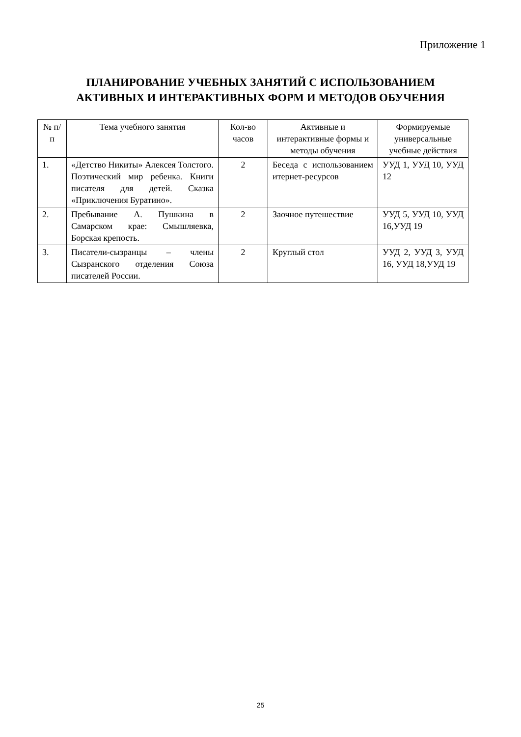Приложение 1
ПЛАНИРОВАНИЕ УЧЕБНЫХ ЗАНЯТИЙ С ИСПОЛЬЗОВАНИЕМ
АКТИВНЫХ И ИНТЕРАКТИВНЫХ ФОРМ И МЕТОДОВ ОБУЧЕНИЯ
| № п/п | Тема учебного занятия | Кол-во часов | Активные и интерактивные формы и методы обучения | Формируемые универсальные учебные действия |
| --- | --- | --- | --- | --- |
| 1. | «Детство Никиты» Алексея Толстого. Поэтический мир ребенка. Книги писателя для детей. Сказка «Приключения Буратино». | 2 | Беседа с использованием итернет-ресурсов | УУД 1, УУД 10, УУД 12 |
| 2. | Пребывание А. Пушкина в Самарском крае: Смышляевка, Борская крепость. | 2 | Заочное путешествие | УУД 5, УУД 10, УУД 16,УУД 19 |
| 3. | Писатели-сызранцы – члены Сызранского отделения Союза писателей России. | 2 | Круглый стол | УУД 2, УУД 3, УУД 16, УУД 18,УУД 19 |
25